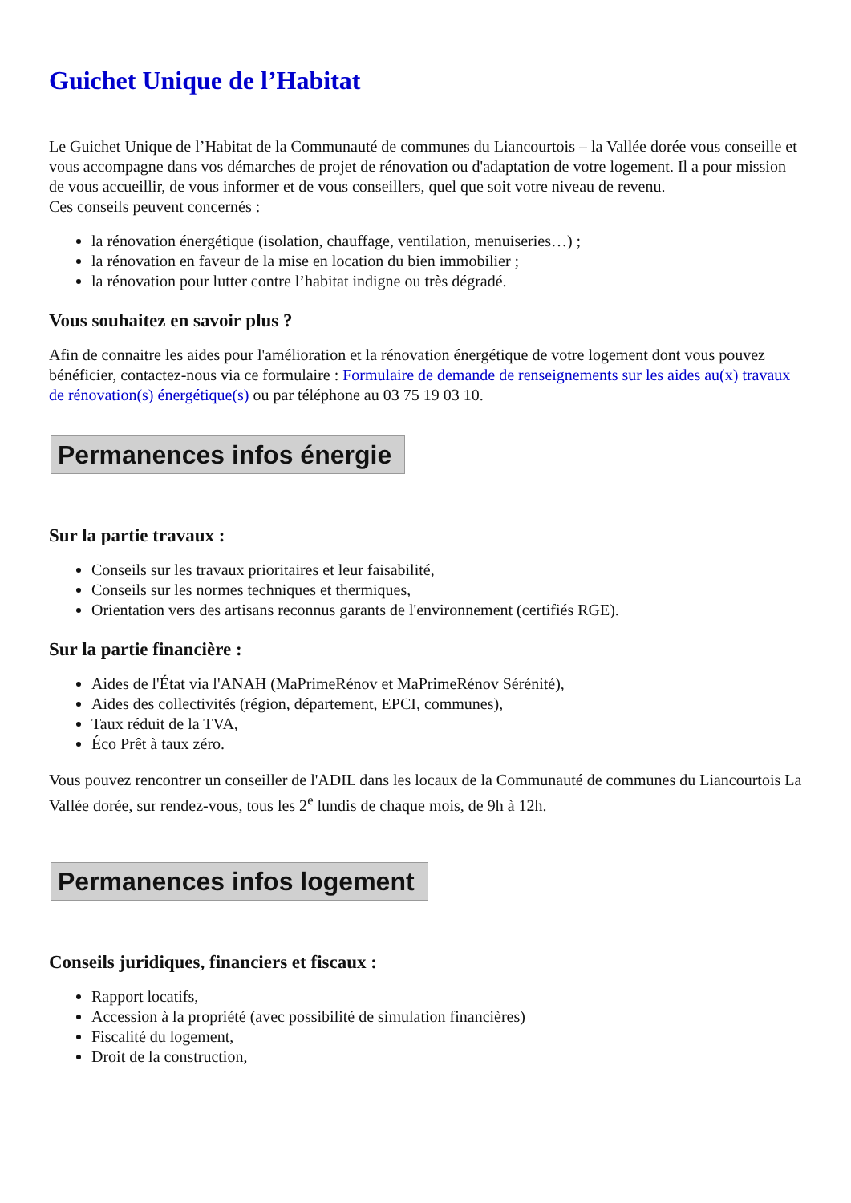Guichet Unique de l’Habitat
Le Guichet Unique de l’Habitat de la Communauté de communes du Liancourtois – la Vallée dorée vous conseille et vous accompagne dans vos démarches de projet de rénovation ou d'adaptation de votre logement. Il a pour mission de vous accueillir, de vous informer et de vous conseillers, quel que soit votre niveau de revenu.
Ces conseils peuvent concernés :
la rénovation énergétique (isolation, chauffage, ventilation, menuiseries…) ;
la rénovation en faveur de la mise en location du bien immobilier ;
la rénovation pour lutter contre l’habitat indigne ou très dégradé.
Vous souhaitez en savoir plus ?
Afin de connaitre les aides pour l'amélioration et la rénovation énergétique de votre logement dont vous pouvez bénéficier, contactez-nous via ce formulaire : Formulaire de demande de renseignements sur les aides au(x) travaux de rénovation(s) énergétique(s) ou par téléphone au 03 75 19 03 10.
Permanences infos énergie
Sur la partie travaux :
Conseils sur les travaux prioritaires et leur faisabilité,
Conseils sur les normes techniques et thermiques,
Orientation vers des artisans reconnus garants de l'environnement (certifiés RGE).
Sur la partie financière :
Aides de l'État via l'ANAH (MaPrimeRénov et MaPrimeRénov Sérénité),
Aides des collectivités (région, département, EPCI, communes),
Taux réduit de la TVA,
Éco Prêt à taux zéro.
Vous pouvez rencontrer un conseiller de l'ADIL dans les locaux de la Communauté de communes du Liancourtois La Vallée dorée, sur rendez-vous, tous les 2<sup>e</sup> lundis de chaque mois, de 9h à 12h.
Permanences infos logement
Conseils juridiques, financiers et fiscaux :
Rapport locatifs,
Accession à la propriété (avec possibilité de simulation financières)
Fiscalité du logement,
Droit de la construction,